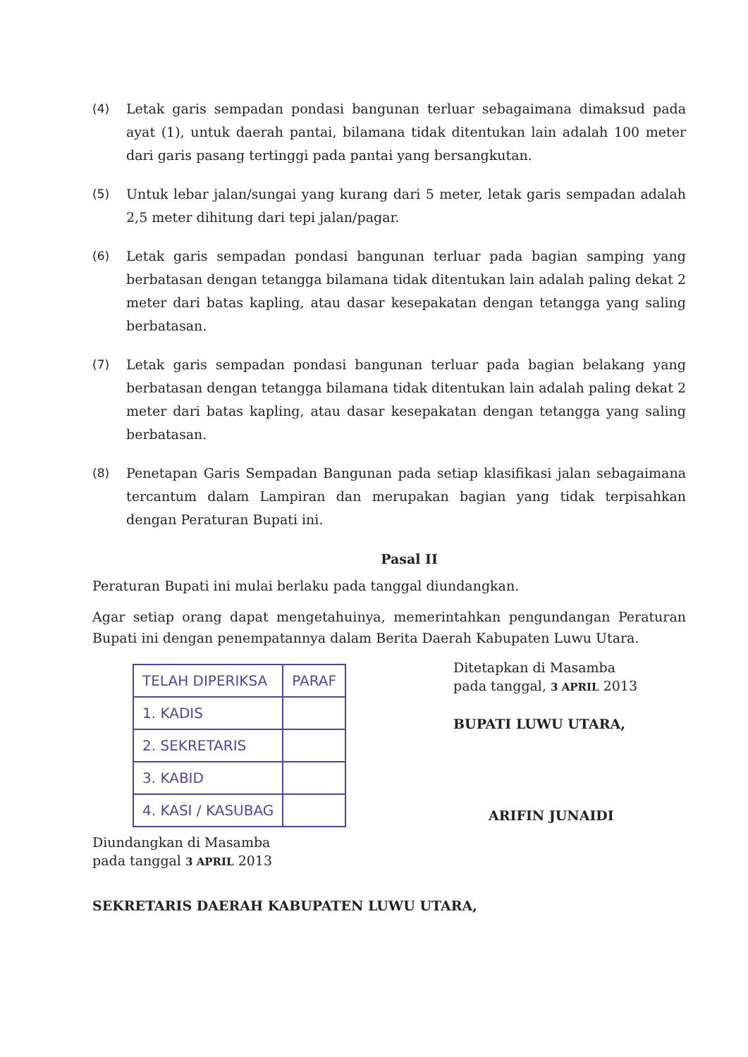(4) Letak garis sempadan pondasi bangunan terluar sebagaimana dimaksud pada ayat (1), untuk daerah pantai, bilamana tidak ditentukan lain adalah 100 meter dari garis pasang tertinggi pada pantai yang bersangkutan.
(5) Untuk lebar jalan/sungai yang kurang dari 5 meter, letak garis sempadan adalah 2,5 meter dihitung dari tepi jalan/pagar.
(6) Letak garis sempadan pondasi bangunan terluar pada bagian samping yang berbatasan dengan tetangga bilamana tidak ditentukan lain adalah paling dekat 2 meter dari batas kapling, atau dasar kesepakatan dengan tetangga yang saling berbatasan.
(7) Letak garis sempadan pondasi bangunan terluar pada bagian belakang yang berbatasan dengan tetangga bilamana tidak ditentukan lain adalah paling dekat 2 meter dari batas kapling, atau dasar kesepakatan dengan tetangga yang saling berbatasan.
(8) Penetapan Garis Sempadan Bangunan pada setiap klasifikasi jalan sebagaimana tercantum dalam Lampiran dan merupakan bagian yang tidak terpisahkan dengan Peraturan Bupati ini.
Pasal II
Peraturan Bupati ini mulai berlaku pada tanggal diundangkan.
Agar setiap orang dapat mengetahuinya, memerintahkan pengundangan Peraturan Bupati ini dengan penempatannya dalam Berita Daerah Kabupaten Luwu Utara.
| TELAH DIPERIKSA | PARAF |
| 1. KADIS | |
| 2. SEKRETARIS | |
| 3. KABID | |
| 4. KASI / KASUBAG | |
Diundangkan di Masamba
pada tanggal 3 APRIL 2013
Ditetapkan di Masamba
pada tanggal, 3 APRIL 2013
BUPATI LUWU UTARA,
ARIFIN JUNAIDI
SEKRETARIS DAERAH KABUPATEN LUWU UTARA,